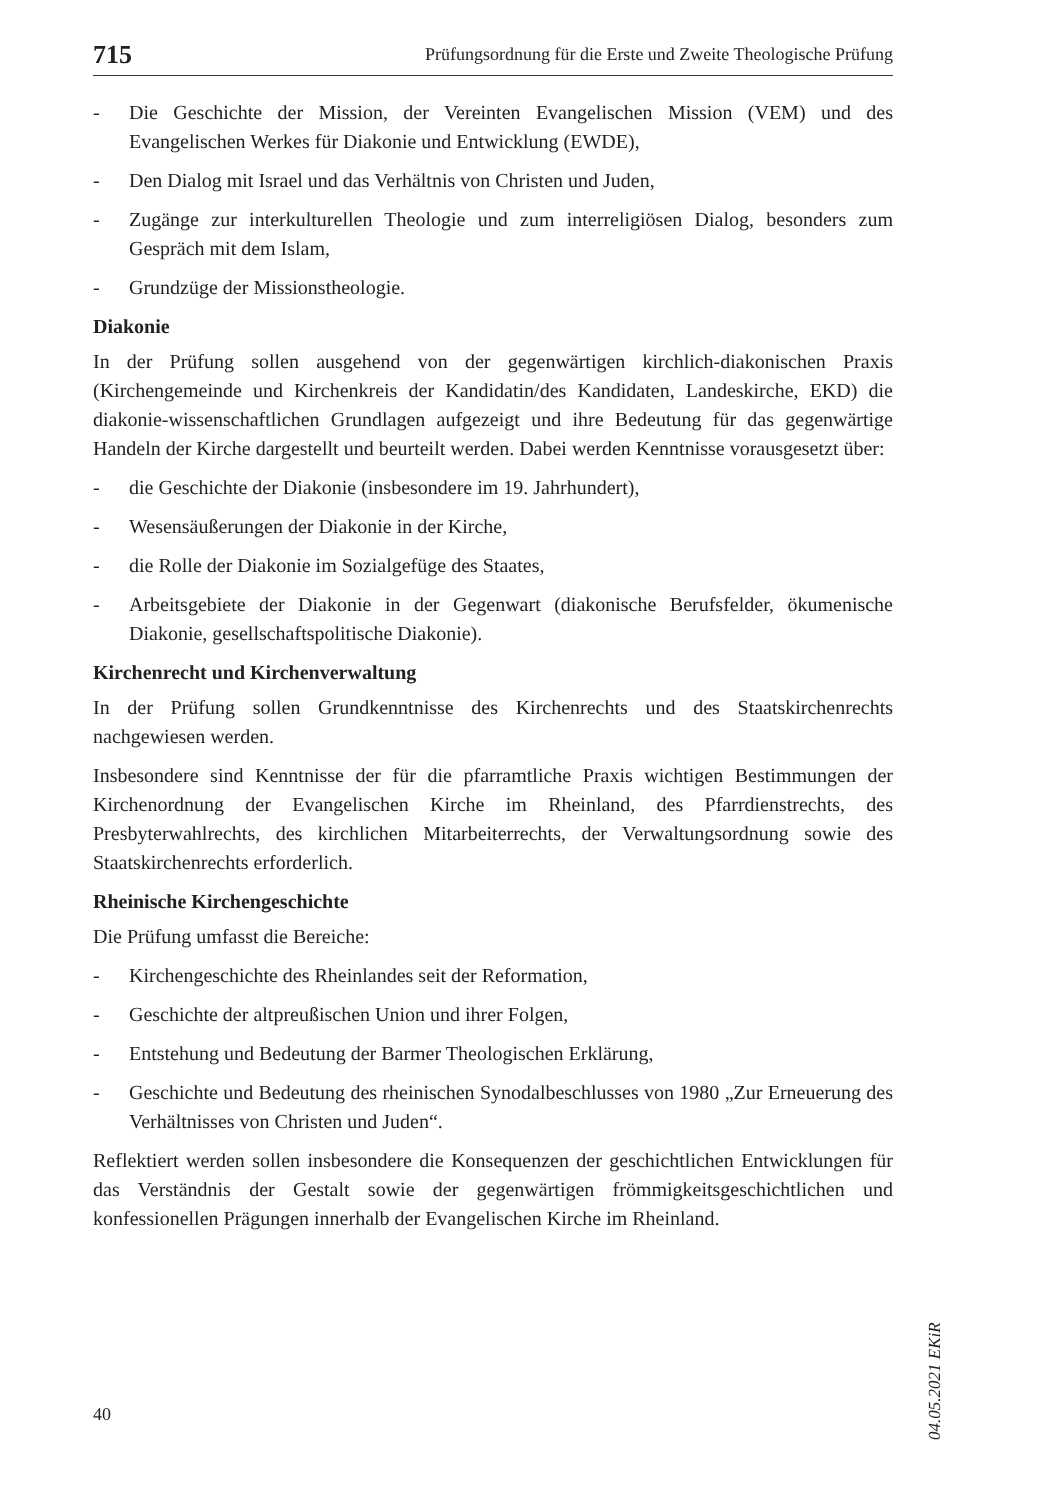715 Prüfungsordnung für die Erste und Zweite Theologische Prüfung
- Die Geschichte der Mission, der Vereinten Evangelischen Mission (VEM) und des Evangelischen Werkes für Diakonie und Entwicklung (EWDE),
- Den Dialog mit Israel und das Verhältnis von Christen und Juden,
- Zugänge zur interkulturellen Theologie und zum interreligiösen Dialog, besonders zum Gespräch mit dem Islam,
- Grundzüge der Missionstheologie.
Diakonie
In der Prüfung sollen ausgehend von der gegenwärtigen kirchlich-diakonischen Praxis (Kirchengemeinde und Kirchenkreis der Kandidatin/des Kandidaten, Landeskirche, EKD) die diakonie-wissenschaftlichen Grundlagen aufgezeigt und ihre Bedeutung für das gegenwärtige Handeln der Kirche dargestellt und beurteilt werden. Dabei werden Kenntnisse vorausgesetzt über:
- die Geschichte der Diakonie (insbesondere im 19. Jahrhundert),
- Wesensäußerungen der Diakonie in der Kirche,
- die Rolle der Diakonie im Sozialgefüge des Staates,
- Arbeitsgebiete der Diakonie in der Gegenwart (diakonische Berufsfelder, ökumenische Diakonie, gesellschaftspolitische Diakonie).
Kirchenrecht und Kirchenverwaltung
In der Prüfung sollen Grundkenntnisse des Kirchenrechts und des Staatskirchenrechts nachgewiesen werden.
Insbesondere sind Kenntnisse der für die pfarramtliche Praxis wichtigen Bestimmungen der Kirchenordnung der Evangelischen Kirche im Rheinland, des Pfarrdienstrechts, des Presbyterwahlrechts, des kirchlichen Mitarbeiterrechts, der Verwaltungsordnung sowie des Staatskirchenrechts erforderlich.
Rheinische Kirchengeschichte
Die Prüfung umfasst die Bereiche:
- Kirchengeschichte des Rheinlandes seit der Reformation,
- Geschichte der altpreußischen Union und ihrer Folgen,
- Entstehung und Bedeutung der Barmer Theologischen Erklärung,
- Geschichte und Bedeutung des rheinischen Synodalbeschlusses von 1980 „Zur Erneuerung des Verhältnisses von Christen und Juden“.
Reflektiert werden sollen insbesondere die Konsequenzen der geschichtlichen Entwicklungen für das Verständnis der Gestalt sowie der gegenwärtigen frömmigkeitsgeschichtlichen und konfessionellen Prägungen innerhalb der Evangelischen Kirche im Rheinland.
04.05.2021 EKiR
40